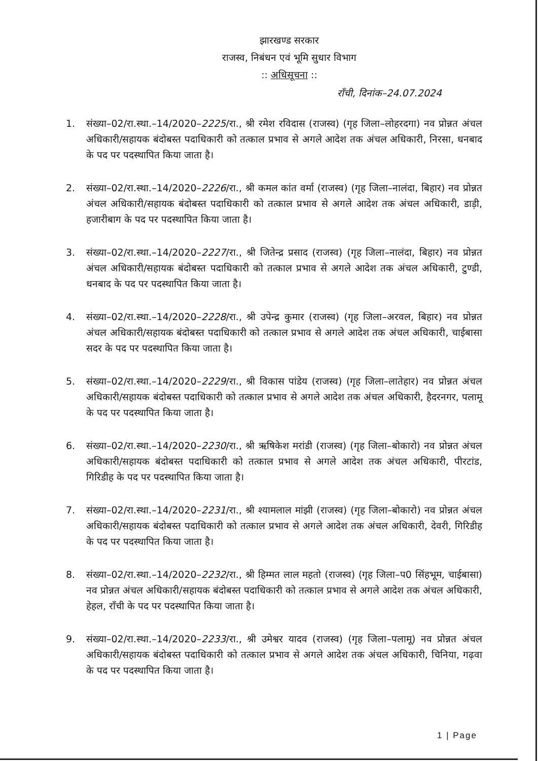झारखण्ड सरकार
राजस्व, निबंधन एवं भूमि सुधार विभाग
:: अधिसूचना ::
राँची, दिनांक–24.07.2024
1. संख्या–02/रा.स्था.–14/2020–2225/रा., श्री रमेश रविदास (राजस्व) (गृह जिला–लोहरदगा) नव प्रोन्नत अंचल अधिकारी/सहायक बंदोबस्त पदाधिकारी को तत्काल प्रभाव से अगले आदेश तक अंचल अधिकारी, निरसा, धनबाद के पद पर पदस्थापित किया जाता है।
2. संख्या–02/रा.स्था.–14/2020–2226/रा., श्री कमल कांत वर्मा (राजस्व) (गृह जिला–नालंदा, बिहार) नव प्रोन्नत अंचल अधिकारी/सहायक बंदोबस्त पदाधिकारी को तत्काल प्रभाव से अगले आदेश तक अंचल अधिकारी, डाड़ी, हजारीबाग के पद पर पदस्थापित किया जाता है।
3. संख्या–02/रा.स्था.–14/2020–2227/रा., श्री जितेन्द्र प्रसाद (राजस्व) (गृह जिला–नालंदा, बिहार) नव प्रोन्नत अंचल अधिकारी/सहायक बंदोबस्त पदाधिकारी को तत्काल प्रभाव से अगले आदेश तक अंचल अधिकारी, टुण्डी, धनबाद के पद पर पदस्थापित किया जाता है।
4. संख्या–02/रा.स्था.–14/2020–2228/रा., श्री उपेन्द्र कुमार (राजस्व) (गृह जिला–अरवल, बिहार) नव प्रोन्नत अंचल अधिकारी/सहायक बंदोबस्त पदाधिकारी को तत्काल प्रभाव से अगले आदेश तक अंचल अधिकारी, चाईबासा सदर के पद पर पदस्थापित किया जाता है।
5. संख्या–02/रा.स्था.–14/2020–2229/रा., श्री विकास पांडेय (राजस्व) (गृह जिला–लातेहार) नव प्रोन्नत अंचल अधिकारी/सहायक बंदोबस्त पदाधिकारी को तत्काल प्रभाव से अगले आदेश तक अंचल अधिकारी, हैदरनगर, पलामू के पद पर पदस्थापित किया जाता है।
6. संख्या–02/रा.स्था.–14/2020–2230/रा., श्री ऋषिकेश मरांडी (राजस्व) (गृह जिला–बोकारो) नव प्रोन्नत अंचल अधिकारी/सहायक बंदोबस्त पदाधिकारी को तत्काल प्रभाव से अगले आदेश तक अंचल अधिकारी, पीरटांड, गिरिडीह के पद पर पदस्थापित किया जाता है।
7. संख्या–02/रा.स्था.–14/2020–2231/रा., श्री श्यामलाल मांझी (राजस्व) (गृह जिला–बोकारो) नव प्रोन्नत अंचल अधिकारी/सहायक बंदोबस्त पदाधिकारी को तत्काल प्रभाव से अगले आदेश तक अंचल अधिकारी, देवरी, गिरिडीह के पद पर पदस्थापित किया जाता है।
8. संख्या–02/रा.स्था.–14/2020–2232/रा., श्री हिम्मत लाल महतो (राजस्व) (गृह जिला–प0 सिंहभूम, चाईबासा) नव प्रोन्नत अंचल अधिकारी/सहायक बंदोबस्त पदाधिकारी को तत्काल प्रभाव से अगले आदेश तक अंचल अधिकारी, हेहल, राँची के पद पर पदस्थापित किया जाता है।
9. संख्या–02/रा.स्था.–14/2020–2233/रा., श्री उमेश्वर यादव (राजस्व) (गृह जिला–पलामू) नव प्रोन्नत अंचल अधिकारी/सहायक बंदोबस्त पदाधिकारी को तत्काल प्रभाव से अगले आदेश तक अंचल अधिकारी, चिनिया, गढ़वा के पद पर पदस्थापित किया जाता है।
1 | Page